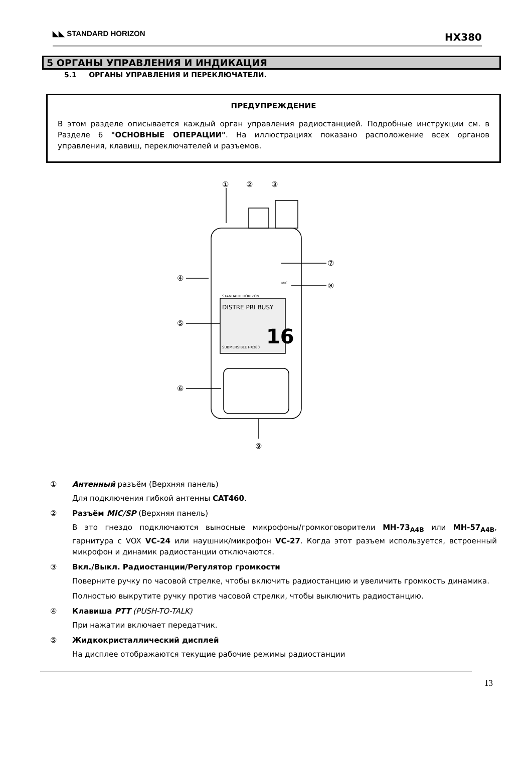◣◣ STANDARD HORIZON
HX380
5 ОРГАНЫ УПРАВЛЕНИЯ И ИНДИКАЦИЯ
5.1 ОРГАНЫ УПРАВЛЕНИЯ И ПЕРЕКЛЮЧАТЕЛИ.
ПРЕДУПРЕЖДЕНИЕ
В этом разделе описывается каждый орган управления радиостанцией. Подробные инструкции см. в Разделе 6 "ОСНОВНЫЕ ОПЕРАЦИИ". На иллюстрациях показано расположение всех органов управления, клавиш, переключателей и разъемов.
①
②
③
④
⑤
⑥
⑦
⑧
⑨
16
DISTRE PRI BUSY
SUBMERSIBLE HX380
STANDARD HORIZON
MIC
① Антенный разъём (Верхняя панель)
Для подключения гибкой антенны CAT460.
② Разъём MIC/SP (Верхняя панель)
В это гнездо подключаются выносные микрофоны/громкоговорители MH-73<sub>A4B</sub> или MH-57<sub>A4B</sub>, гарнитура с VOX VC-24 или наушник/микрофон VC-27. Когда этот разъем используется, встроенный микрофон и динамик радиостанции отключаются.
③ Вкл./Выкл. Радиостанции/Регулятор громкости
Поверните ручку по часовой стрелке, чтобы включить радиостанцию и увеличить громкость динамика.
Полностью выкрутите ручку против часовой стрелки, чтобы выключить радиостанцию.
④ Клавиша PTT (PUSH-TO-TALK)
При нажатии включает передатчик.
⑤ Жидкокристаллический дисплей
На дисплее отображаются текущие рабочие режимы радиостанции
13